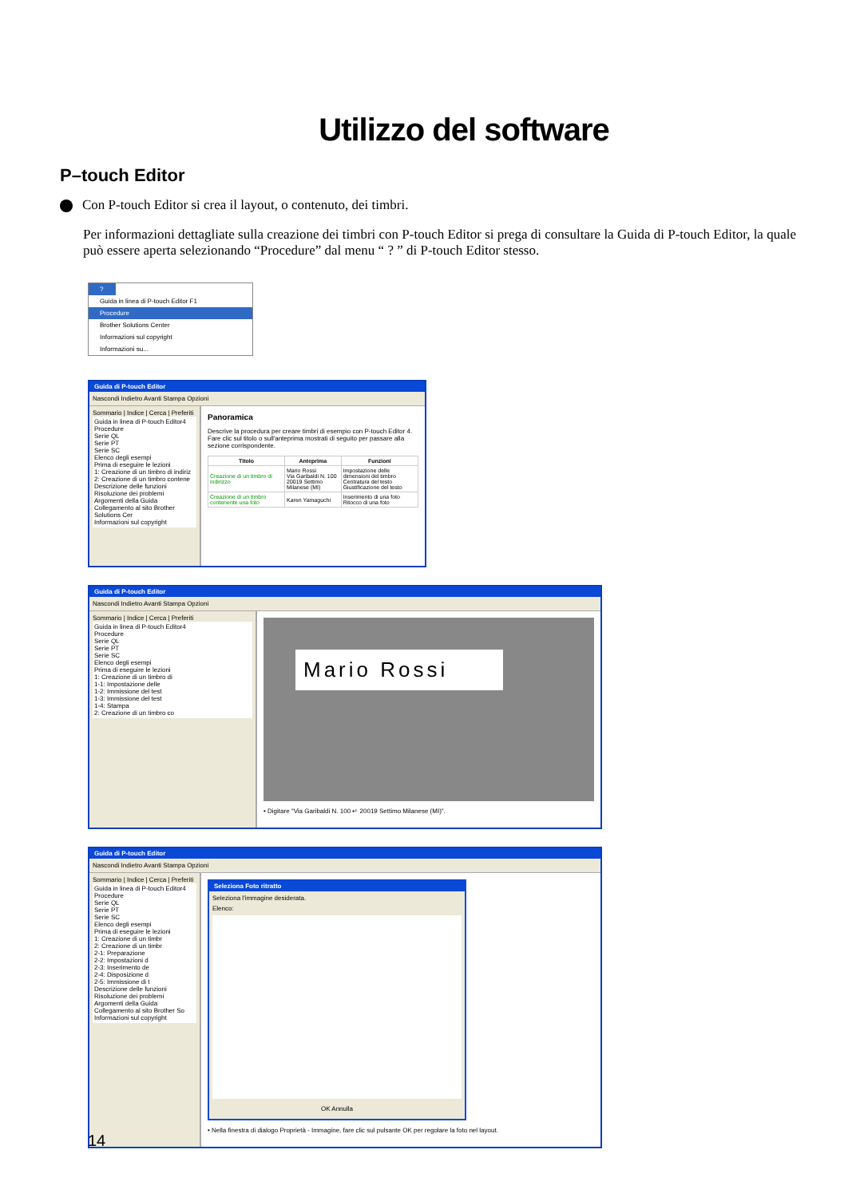Utilizzo del software
P–touch Editor
Con P-touch Editor si crea il layout, o contenuto, dei timbri.
Per informazioni dettagliate sulla creazione dei timbri con P-touch Editor si prega di consultare la Guida di P-touch Editor, la quale può essere aperta selezionando “Procedure” dal menu “ ? ” di P-touch Editor stesso.
?
Guida in linea di P-touch Editor F1
Procedure
Brother Solutions Center
Informazioni sul copyright
Informazioni su...
Guida di P-touch Editor
Nascondi Indietro Avanti Stampa Opzioni
Sommario | Indice | Cerca | Preferiti
Guida in linea di P-touch Editor4
Procedure
Serie QL
Serie PT
Serie SC
Elenco degli esempi
Prima di eseguire le lezioni
1: Creazione di un timbro di indiriz
2: Creazione di un timbro contene
Descrizione delle funzioni
Risoluzione dei problemi
Argomenti della Guida
Collegamento al sito Brother Solutions Cer
Informazioni sul copyright
Panoramica
Descrive la procedura per creare timbri di esempio con P-touch Editor 4.
Fare clic sul titolo o sull'anteprima mostrati di seguito per passare alla sezione corrispondente.
| Titolo | Anteprima | Funzioni |
| --- | --- | --- |
| Creazione di un timbro di indirizzo | Mario Rossi Via Garibaldi N. 100 20019 Settimo Milanese (MI) | Impostazione delle dimensioni del timbro Centratura del testo Giustificazione del testo |
| Creazione di un timbro contenente una foto | Karen Yamaguchi | Inserimento di una foto Ritocco di una foto |
Guida di P-touch Editor
Nascondi Indietro Avanti Stampa Opzioni
Sommario | Indice | Cerca | Preferiti
Guida in linea di P-touch Editor4
Procedure
Serie QL
Serie PT
Serie SC
Elenco degli esempi
Prima di eseguire le lezioni
1: Creazione di un timbro di
1-1: Impostazione delle
1-2: Immissione del test
1-3: Immissione del test
1-4: Stampa
2: Creazione di un timbro co
Mario Rossi
• Digitare "Via Garibaldi N. 100 ↵ 20019 Settimo Milanese (MI)".
Guida di P-touch Editor
Nascondi Indietro Avanti Stampa Opzioni
Sommario | Indice | Cerca | Preferiti
Guida in linea di P-touch Editor4
Procedure
Serie QL
Serie PT
Serie SC
Elenco degli esempi
Prima di eseguire le lezioni
1: Creazione di un timbr
2: Creazione di un timbr
2-1: Preparazione
2-2: Impostazioni d
2-3: Inserimento de
2-4: Disposizione d
2-5: Immissione di t
Descrizione delle funzioni
Risoluzione dei problemi
Argomenti della Guida
Collegamento al sito Brother So
Informazioni sul copyright
Seleziona Foto ritratto
Seleziona l'immagine desiderata.
Elenco:
OK Annulla
• Nella finestra di dialogo Proprietà - Immagine, fare clic sul pulsante OK per regolare la foto nel layout.
14